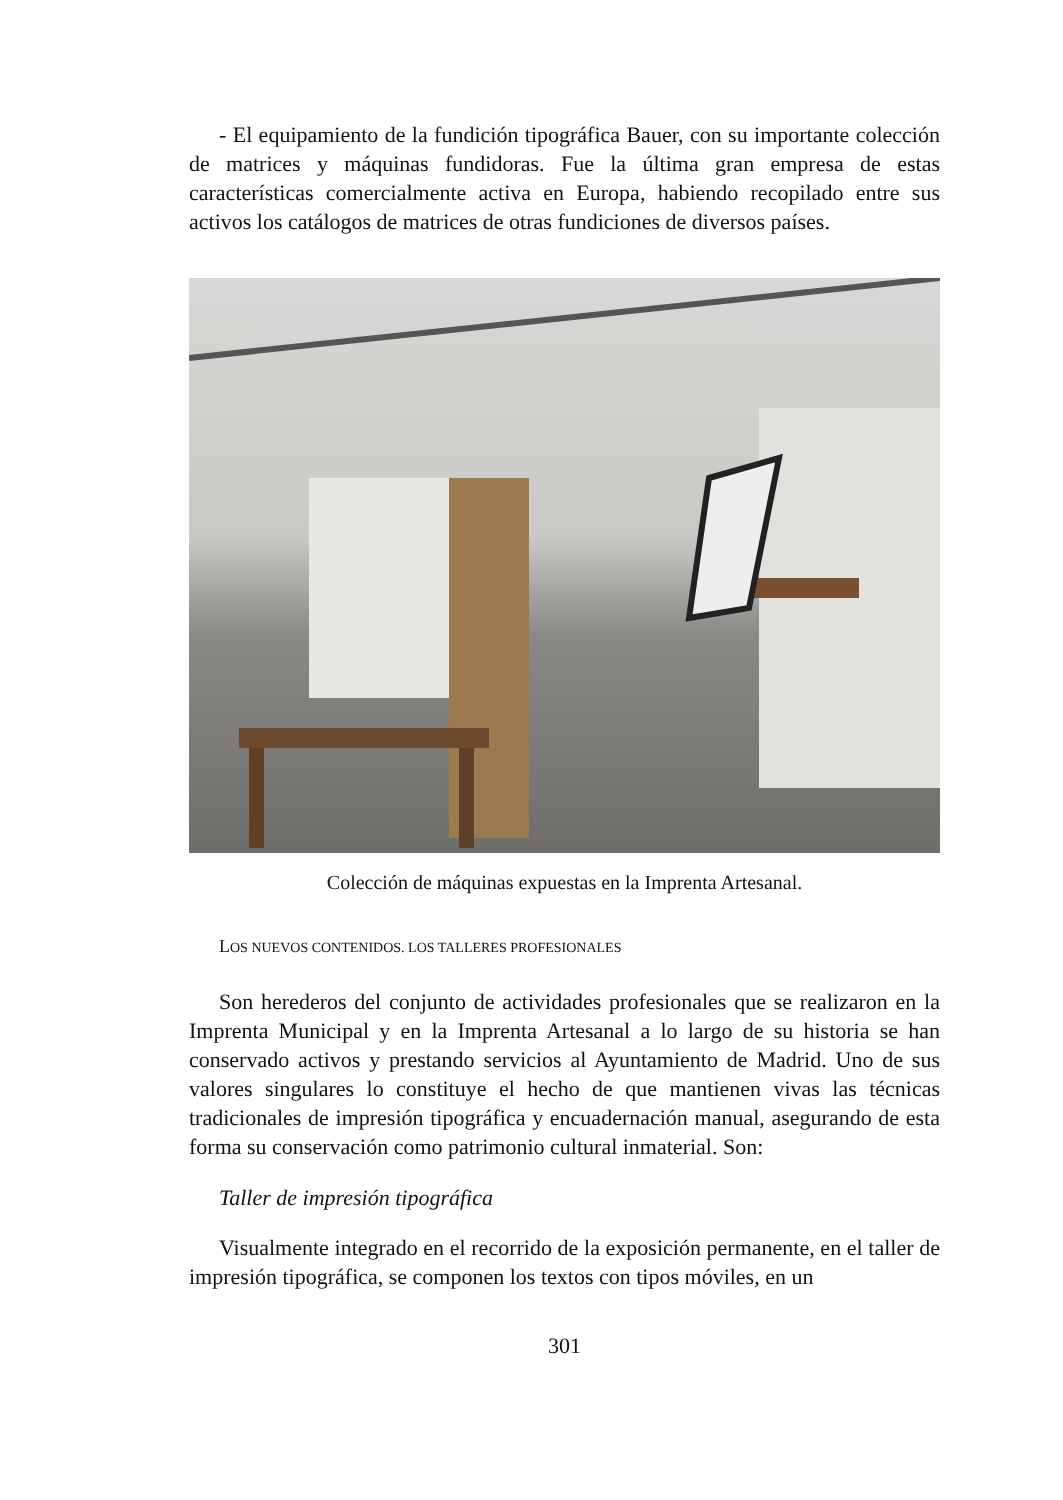- El equipamiento de la fundición tipográfica Bauer, con su importante colección de matrices y máquinas fundidoras. Fue la última gran empresa de estas características comercialmente activa en Europa, habiendo recopilado entre sus activos los catálogos de matrices de otras fundiciones de diversos países.
Colección de máquinas expuestas en la Imprenta Artesanal.
LOS NUEVOS CONTENIDOS. LOS TALLERES PROFESIONALES
Son herederos del conjunto de actividades profesionales que se realizaron en la Imprenta Municipal y en la Imprenta Artesanal a lo largo de su historia se han conservado activos y prestando servicios al Ayuntamiento de Madrid. Uno de sus valores singulares lo constituye el hecho de que mantienen vivas las técnicas tradicionales de impresión tipográfica y encuadernación manual, asegurando de esta forma su conservación como patrimonio cultural inmaterial. Son:
Taller de impresión tipográfica
Visualmente integrado en el recorrido de la exposición permanente, en el taller de impresión tipográfica, se componen los textos con tipos móviles, en un
301